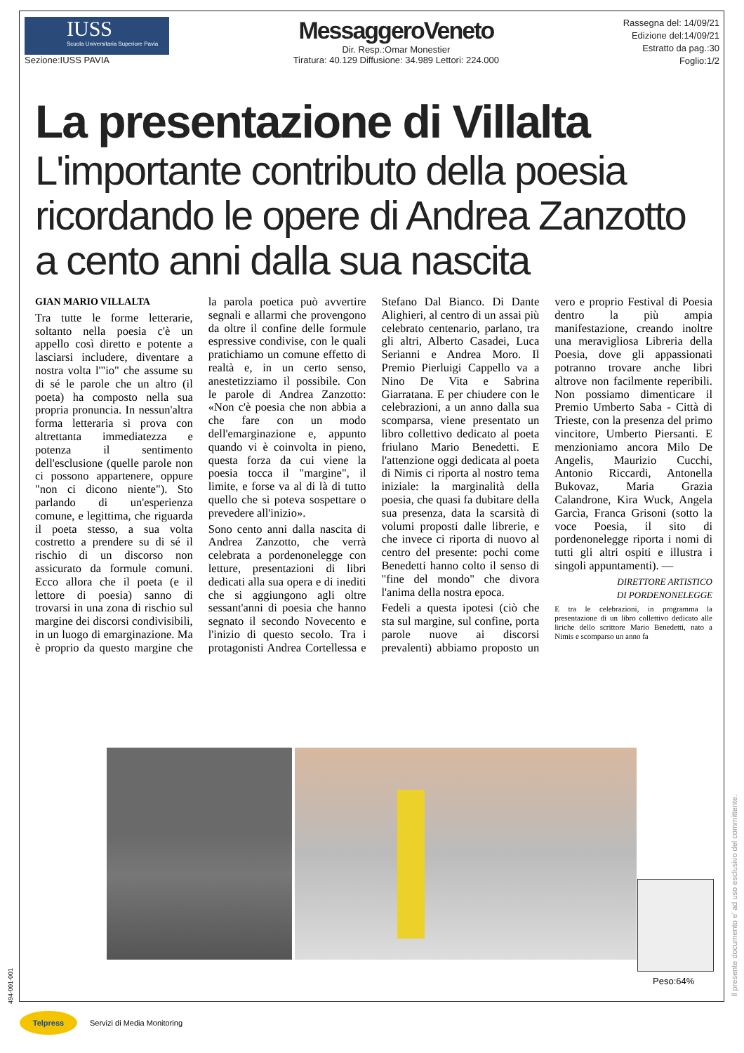IUSS
Scuola Universitaria Superiore Pavia
Sezione:IUSS PAVIA
MessaggeroVeneto
Dir. Resp.:Omar Monestier
Tiratura: 40.129 Diffusione: 34.989 Lettori: 224.000
Rassegna del: 14/09/21
Edizione del:14/09/21
Estratto da pag.:30
Foglio:1/2
La presentazione di Villalta
L'importante contributo della poesia ricordando le opere di Andrea Zanzotto a cento anni dalla sua nascita
GIAN MARIO VILLALTA
Tra tutte le forme letterarie, soltanto nella poesia c'è un appello così diretto e potente a lasciarsi includere, diventare a nostra volta l'"io" che assume su di sé le parole che un altro (il poeta) ha composto nella sua propria pronuncia. In nessun'altra forma letteraria si prova con altrettanta immediatezza e potenza il sentimento dell'esclusione (quelle parole non ci possono appartenere, oppure "non ci dicono niente"). Sto parlando di un'esperienza comune, e legittima, che riguarda il poeta stesso, a sua volta costretto a prendere su di sé il rischio di un discorso non assicurato da formule comuni. Ecco allora che il poeta (e il lettore di poesia) sanno di trovarsi in una zona di rischio sul margine dei discorsi condivisibili, in un luogo di emarginazione. Ma è proprio da questo margine che la parola poetica può avvertire segnali e allarmi che provengono da oltre il confine delle formule espressive condivise, con le quali pratichiamo un comune effetto di realtà e, in un certo senso, anestetizziamo il possibile. Con le parole di Andrea Zanzotto: «Non c'è poesia che non abbia a che fare con un modo dell'emarginazione e, appunto quando vi è coinvolta in pieno, questa forza da cui viene la poesia tocca il "margine", il limite, e forse va al di là di tutto quello che si poteva sospettare o prevedere all'inizio».
Sono cento anni dalla nascita di Andrea Zanzotto, che verrà celebrata a pordenonelegge con letture, presentazioni di libri dedicati alla sua opera e di inediti che si aggiungono agli oltre sessant'anni di poesia che hanno segnato il secondo Novecento e l'inizio di questo secolo. Tra i protagonisti Andrea Cortellessa e Stefano Dal Bianco. Di Dante Alighieri, al centro di un assai più celebrato centenario, parlano, tra gli altri, Alberto Casadei, Luca Serianni e Andrea Moro. Il Premio Pierluigi Cappello va a Nino De Vita e Sabrina Giarratana. E per chiudere con le celebrazioni, a un anno dalla sua scomparsa, viene presentato un libro collettivo dedicato al poeta friulano Mario Benedetti. E l'attenzione oggi dedicata al poeta di Nimis ci riporta al nostro tema iniziale: la marginalità della poesia, che quasi fa dubitare della sua presenza, data la scarsità di volumi proposti dalle librerie, e che invece ci riporta di nuovo al centro del presente: pochi come Benedetti hanno colto il senso di "fine del mondo" che divora l'anima della nostra epoca.
Fedeli a questa ipotesi (ciò che sta sul margine, sul confine, porta parole nuove ai discorsi prevalenti) abbiamo proposto un vero e proprio Festival di Poesia dentro la più ampia manifestazione, creando inoltre una meravigliosa Libreria della Poesia, dove gli appassionati potranno trovare anche libri altrove non facilmente reperibili. Non possiamo dimenticare il Premio Umberto Saba - Città di Trieste, con la presenza del primo vincitore, Umberto Piersanti. E menzioniamo ancora Milo De Angelis, Maurizio Cucchi, Antonio Riccardi, Antonella Bukovaz, Maria Grazia Calandrone, Kira Wuck, Angela Garcìa, Franca Grisoni (sotto la voce Poesia, il sito di pordenonelegge riporta i nomi di tutti gli altri ospiti e illustra i singoli appuntamenti). —
DIRETTORE ARTISTICO
DI PORDENONELEGGE
E tra le celebrazioni, in programma la presentazione di un libro collettivo dedicato alle liriche dello scrittore Mario Benedetti, nato a Nimis e scomparso un anno fa
Peso:64%
Il presente documento e' ad uso esclusivo del committente.
494-001-001
Telpress
Servizi di Media Monitoring